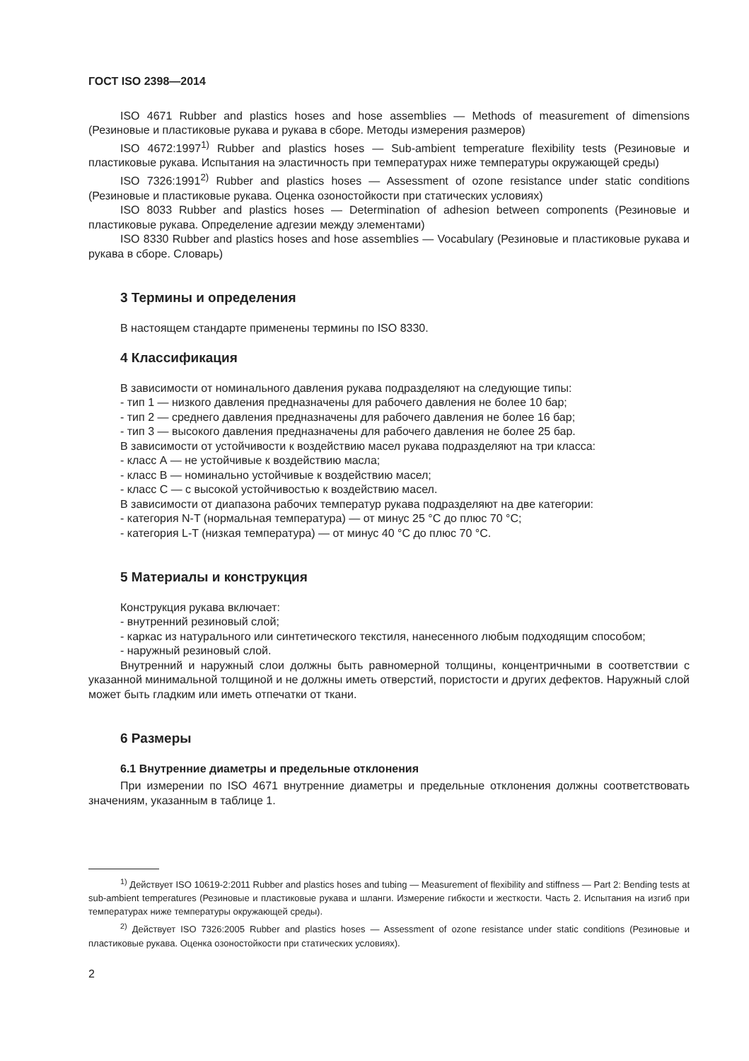ГОСТ ISO 2398—2014
ISO 4671 Rubber and plastics hoses and hose assemblies — Methods of measurement of dimensions (Резиновые и пластиковые рукава и рукава в сборе. Методы измерения размеров)
ISO 4672:1997<sup>1)</sup> Rubber and plastics hoses — Sub-ambient temperature flexibility tests (Резиновые и пластиковые рукава. Испытания на эластичность при температурах ниже температуры окружающей среды)
ISO 7326:1991<sup>2)</sup> Rubber and plastics hoses — Assessment of ozone resistance under static conditions (Резиновые и пластиковые рукава. Оценка озоностойкости при статических условиях)
ISO 8033 Rubber and plastics hoses — Determination of adhesion between components (Резиновые и пластиковые рукава. Определение адгезии между элементами)
ISO 8330 Rubber and plastics hoses and hose assemblies — Vocabulary (Резиновые и пластиковые рукава и рукава в сборе. Словарь)
3 Термины и определения
В настоящем стандарте применены термины по ISO 8330.
4 Классификация
В зависимости от номинального давления рукава подразделяют на следующие типы:
- тип 1 — низкого давления предназначены для рабочего давления не более 10 бар;
- тип 2 — среднего давления предназначены для рабочего давления не более 16 бар;
- тип 3 — высокого давления предназначены для рабочего давления не более 25 бар.
В зависимости от устойчивости к воздействию масел рукава подразделяют на три класса:
- класс А — не устойчивые к воздействию масла;
- класс В — номинально устойчивые к воздействию масел;
- класс С — с высокой устойчивостью к воздействию масел.
В зависимости от диапазона рабочих температур рукава подразделяют на две категории:
- категория N-T (нормальная температура) — от минус 25 °С до плюс 70 °С;
- категория L-T (низкая температура) — от минус 40 °С до плюс 70 °С.
5 Материалы и конструкция
Конструкция рукава включает:
- внутренний резиновый слой;
- каркас из натурального или синтетического текстиля, нанесенного любым подходящим способом;
- наружный резиновый слой.
Внутренний и наружный слои должны быть равномерной толщины, концентричными в соответствии с указанной минимальной толщиной и не должны иметь отверстий, пористости и других дефектов. Наружный слой может быть гладким или иметь отпечатки от ткани.
6 Размеры
6.1 Внутренние диаметры и предельные отклонения
При измерении по ISO 4671 внутренние диаметры и предельные отклонения должны соответствовать значениям, указанным в таблице 1.
<sup>1)</sup> Действует ISO 10619-2:2011 Rubber and plastics hoses and tubing — Measurement of flexibility and stiffness — Part 2: Bending tests at sub-ambient temperatures (Резиновые и пластиковые рукава и шланги. Измерение гибкости и жесткости. Часть 2. Испытания на изгиб при температурах ниже температуры окружающей среды).
<sup>2)</sup> Действует ISO 7326:2005 Rubber and plastics hoses — Assessment of ozone resistance under static conditions (Резиновые и пластиковые рукава. Оценка озоностойкости при статических условиях).
2